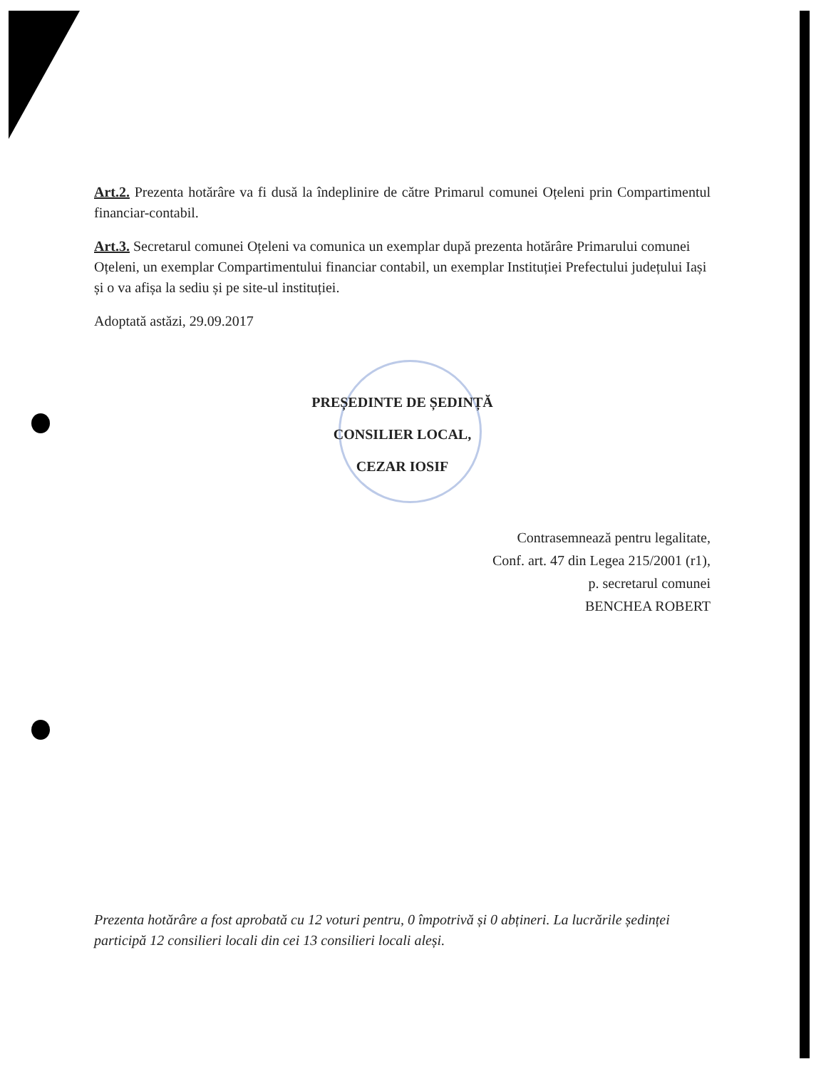Art.2. Prezenta hotărâre va fi dusă la îndeplinire de către Primarul comunei Oțeleni prin Compartimentul financiar-contabil.
Art.3. Secretarul comunei Oțeleni va comunica un exemplar după prezenta hotărâre Primarului comunei Oțeleni, un exemplar Compartimentului financiar contabil, un exemplar Instituției Prefectului județului Iași și o va afișa la sediu și pe site-ul instituției.
Adoptată astăzi, 29.09.2017
PREȘEDINTE DE ȘEDINȚĂ
CONSILIER LOCAL,
CEZAR IOSIF
Contrasemnează pentru legalitate,
Conf. art. 47 din Legea 215/2001 (r1),
p. secretarul comunei
BENCHEA ROBERT
Prezenta hotărâre a fost aprobată cu 12 voturi pentru, 0 împotrivă și 0 abțineri. La lucrările ședinței participă 12 consilieri locali din cei 13 consilieri locali aleși.